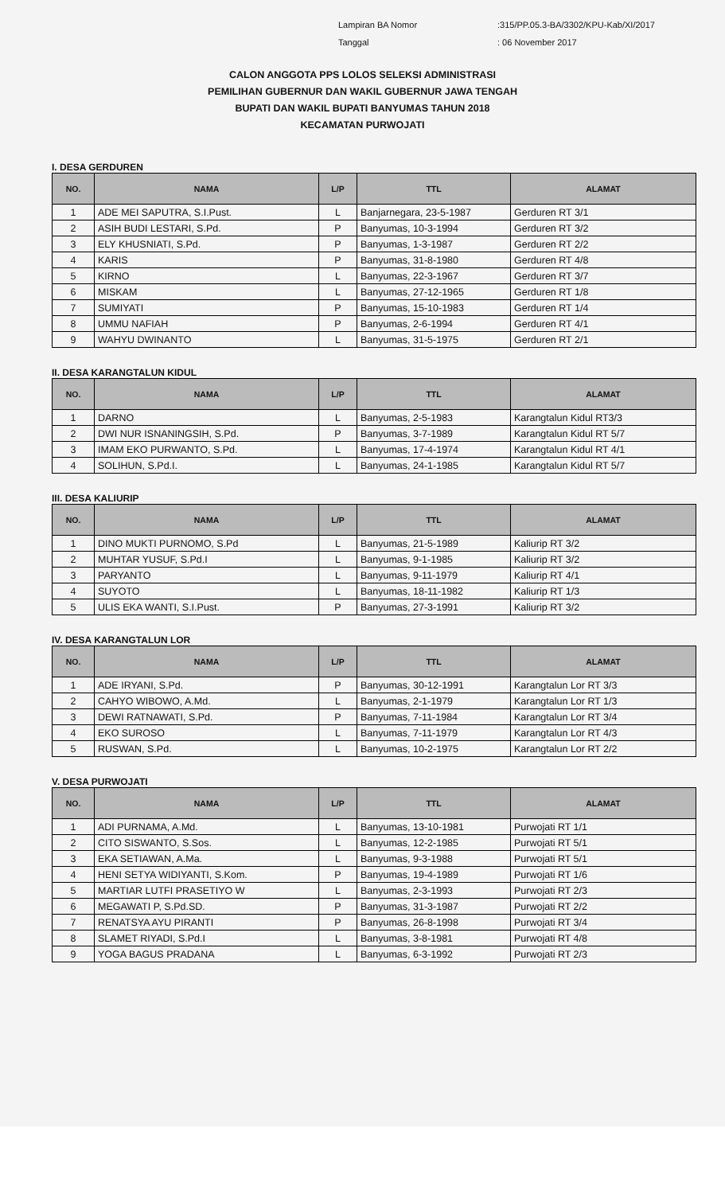Lampiran BA Nomor:315/PP.05.3-BA/3302/KPU-Kab/XI/2017 Tanggal: 06 November 2017
CALON ANGGOTA PPS LOLOS SELEKSI ADMINISTRASI
PEMILIHAN GUBERNUR DAN WAKIL GUBERNUR JAWA TENGAH
BUPATI DAN WAKIL BUPATI BANYUMAS TAHUN 2018
KECAMATAN PURWOJATI
I. DESA GERDUREN
| NO. | NAMA | L/P | TTL | ALAMAT |
| --- | --- | --- | --- | --- |
| 1 | ADE MEI SAPUTRA, S.I.Pust. | L | Banjarnegara, 23-5-1987 | Gerduren RT 3/1 |
| 2 | ASIH BUDI LESTARI, S.Pd. | P | Banyumas, 10-3-1994 | Gerduren RT 3/2 |
| 3 | ELY KHUSNIATI, S.Pd. | P | Banyumas, 1-3-1987 | Gerduren RT 2/2 |
| 4 | KARIS | P | Banyumas, 31-8-1980 | Gerduren RT 4/8 |
| 5 | KIRNO | L | Banyumas, 22-3-1967 | Gerduren RT 3/7 |
| 6 | MISKAM | L | Banyumas, 27-12-1965 | Gerduren RT 1/8 |
| 7 | SUMIYATI | P | Banyumas, 15-10-1983 | Gerduren RT 1/4 |
| 8 | UMMU NAFIAH | P | Banyumas, 2-6-1994 | Gerduren RT 4/1 |
| 9 | WAHYU DWINANTO | L | Banyumas, 31-5-1975 | Gerduren RT 2/1 |
II. DESA KARANGTALUN KIDUL
| NO. | NAMA | L/P | TTL | ALAMAT |
| --- | --- | --- | --- | --- |
| 1 | DARNO | L | Banyumas, 2-5-1983 | Karangtalun Kidul RT3/3 |
| 2 | DWI NUR ISNANINGSIH, S.Pd. | P | Banyumas, 3-7-1989 | Karangtalun Kidul RT 5/7 |
| 3 | IMAM EKO PURWANTO, S.Pd. | L | Banyumas, 17-4-1974 | Karangtalun Kidul RT 4/1 |
| 4 | SOLIHUN, S.Pd.I. | L | Banyumas, 24-1-1985 | Karangtalun Kidul RT 5/7 |
III. DESA KALIURIP
| NO. | NAMA | L/P | TTL | ALAMAT |
| --- | --- | --- | --- | --- |
| 1 | DINO MUKTI PURNOMO, S.Pd | L | Banyumas, 21-5-1989 | Kaliurip RT 3/2 |
| 2 | MUHTAR YUSUF, S.Pd.I | L | Banyumas, 9-1-1985 | Kaliurip RT 3/2 |
| 3 | PARYANTO | L | Banyumas, 9-11-1979 | Kaliurip RT 4/1 |
| 4 | SUYOTO | L | Banyumas, 18-11-1982 | Kaliurip RT 1/3 |
| 5 | ULIS EKA WANTI, S.I.Pust. | P | Banyumas, 27-3-1991 | Kaliurip RT 3/2 |
IV. DESA KARANGTALUN LOR
| NO. | NAMA | L/P | TTL | ALAMAT |
| --- | --- | --- | --- | --- |
| 1 | ADE IRYANI, S.Pd. | P | Banyumas, 30-12-1991 | Karangtalun Lor RT 3/3 |
| 2 | CAHYO WIBOWO, A.Md. | L | Banyumas, 2-1-1979 | Karangtalun Lor RT 1/3 |
| 3 | DEWI RATNAWATI, S.Pd. | P | Banyumas, 7-11-1984 | Karangtalun Lor RT 3/4 |
| 4 | EKO SUROSO | L | Banyumas, 7-11-1979 | Karangtalun Lor RT 4/3 |
| 5 | RUSWAN, S.Pd. | L | Banyumas, 10-2-1975 | Karangtalun Lor RT 2/2 |
V. DESA PURWOJATI
| NO. | NAMA | L/P | TTL | ALAMAT |
| --- | --- | --- | --- | --- |
| 1 | ADI PURNAMA, A.Md. | L | Banyumas, 13-10-1981 | Purwojati RT 1/1 |
| 2 | CITO SISWANTO, S.Sos. | L | Banyumas, 12-2-1985 | Purwojati RT 5/1 |
| 3 | EKA SETIAWAN, A.Ma. | L | Banyumas, 9-3-1988 | Purwojati RT 5/1 |
| 4 | HENI SETYA WIDIYANTI, S.Kom. | P | Banyumas, 19-4-1989 | Purwojati RT 1/6 |
| 5 | MARTIAR LUTFI PRASETIYO W | L | Banyumas, 2-3-1993 | Purwojati RT 2/3 |
| 6 | MEGAWATI P, S.Pd.SD. | P | Banyumas, 31-3-1987 | Purwojati RT 2/2 |
| 7 | RENATSYA AYU PIRANTI | P | Banyumas, 26-8-1998 | Purwojati RT 3/4 |
| 8 | SLAMET RIYADI, S.Pd.I | L | Banyumas, 3-8-1981 | Purwojati RT 4/8 |
| 9 | YOGA BAGUS PRADANA | L | Banyumas, 6-3-1992 | Purwojati RT 2/3 |